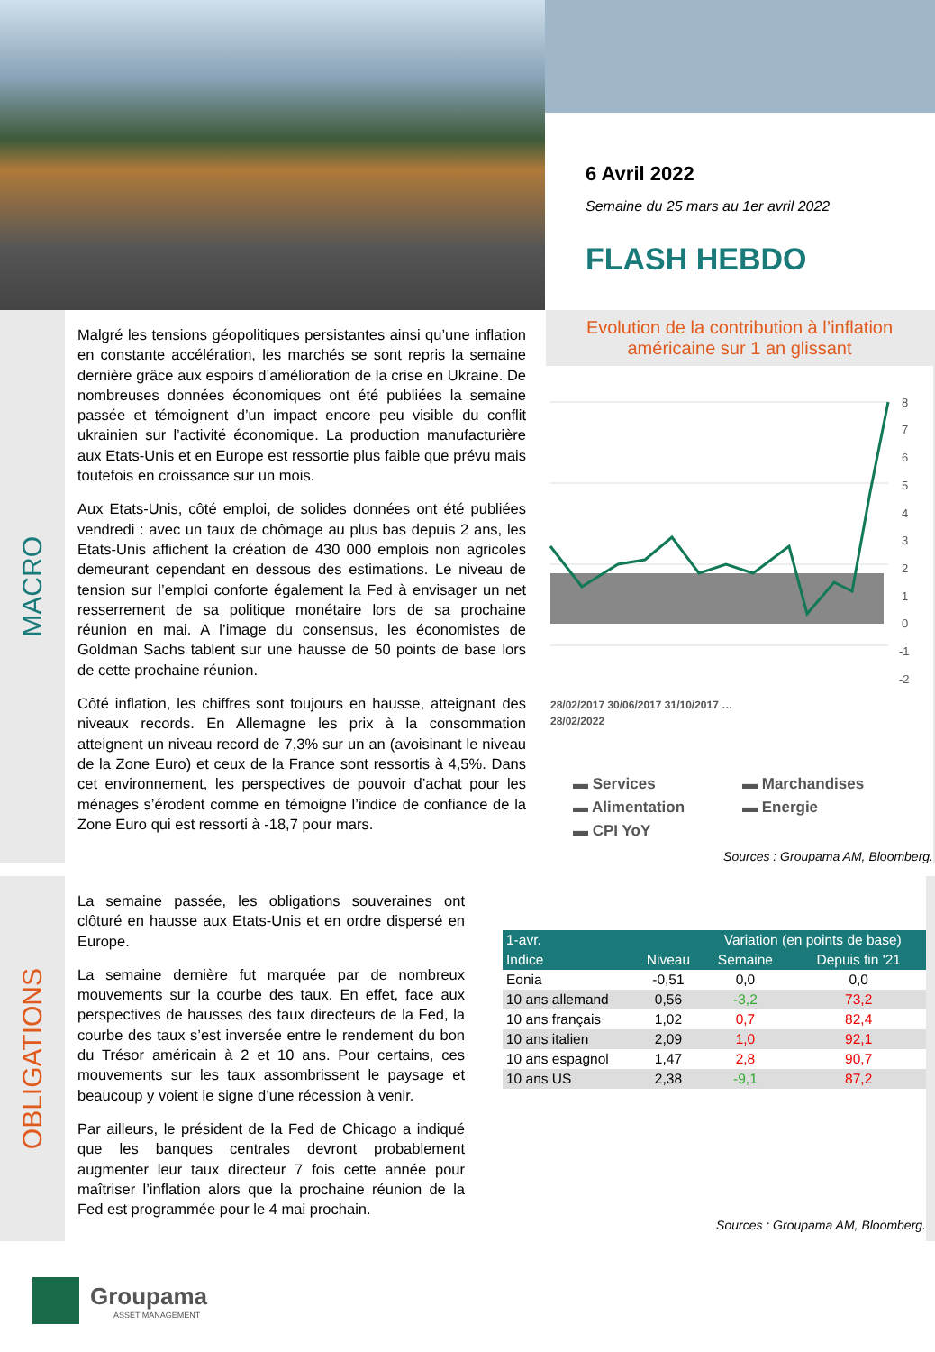6 Avril 2022
Semaine du 25 mars au 1er avril 2022
FLASH HEBDO
MACRO
Malgré les tensions géopolitiques persistantes ainsi qu’une inflation en constante accélération, les marchés se sont repris la semaine dernière grâce aux espoirs d’amélioration de la crise en Ukraine. De nombreuses données économiques ont été publiées la semaine passée et témoignent d’un impact encore peu visible du conflit ukrainien sur l’activité économique. La production manufacturière aux Etats-Unis et en Europe est ressortie plus faible que prévu mais toutefois en croissance sur un mois.
Aux Etats-Unis, côté emploi, de solides données ont été publiées vendredi : avec un taux de chômage au plus bas depuis 2 ans, les Etats-Unis affichent la création de 430 000 emplois non agricoles demeurant cependant en dessous des estimations. Le niveau de tension sur l’emploi conforte également la Fed à envisager un net resserrement de sa politique monétaire lors de sa prochaine réunion en mai. A l’image du consensus, les économistes de Goldman Sachs tablent sur une hausse de 50 points de base lors de cette prochaine réunion.
Côté inflation, les chiffres sont toujours en hausse, atteignant des niveaux records. En Allemagne les prix à la consommation atteignent un niveau record de 7,3% sur un an (avoisinant le niveau de la Zone Euro) et ceux de la France sont ressortis à 4,5%. Dans cet environnement, les perspectives de pouvoir d’achat pour les ménages s’érodent comme en témoigne l’indice de confiance de la Zone Euro qui est ressorti à -18,7 pour mars.
Evolution de la contribution à l’inflation américaine sur 1 an glissant
8
7
6
5
4
3
2
1
0
-1
-2
28/02/2017 30/06/2017 31/10/2017 …
28/02/2022
▬ Services ▬ Marchandises ▬ Alimentation ▬ Energie ▬ CPI YoY
Sources : Groupama AM, Bloomberg.
OBLIGATIONS
La semaine passée, les obligations souveraines ont clôturé en hausse aux Etats-Unis et en ordre dispersé en Europe.
La semaine dernière fut marquée par de nombreux mouvements sur la courbe des taux. En effet, face aux perspectives de hausses des taux directeurs de la Fed, la courbe des taux s’est inversée entre le rendement du bon du Trésor américain à 2 et 10 ans. Pour certains, ces mouvements sur les taux assombrissent le paysage et beaucoup y voient le signe d’une récession à venir.
Par ailleurs, le président de la Fed de Chicago a indiqué que les banques centrales devront probablement augmenter leur taux directeur 7 fois cette année pour maîtriser l’inflation alors que la prochaine réunion de la Fed est programmée pour le 4 mai prochain.
| 1-avr. | | Variation (en points de base) | |
| --- | --- | --- | --- |
| Indice | Niveau | Semaine | Depuis fin '21 |
| Eonia | -0,51 | 0,0 | 0,0 |
| 10 ans allemand | 0,56 | -3,2 | 73,2 |
| 10 ans français | 1,02 | 0,7 | 82,4 |
| 10 ans italien | 2,09 | 1,0 | 92,1 |
| 10 ans espagnol | 1,47 | 2,8 | 90,7 |
| 10 ans US | 2,38 | -9,1 | 87,2 |
Sources : Groupama AM, Bloomberg.
Groupama
ASSET MANAGEMENT